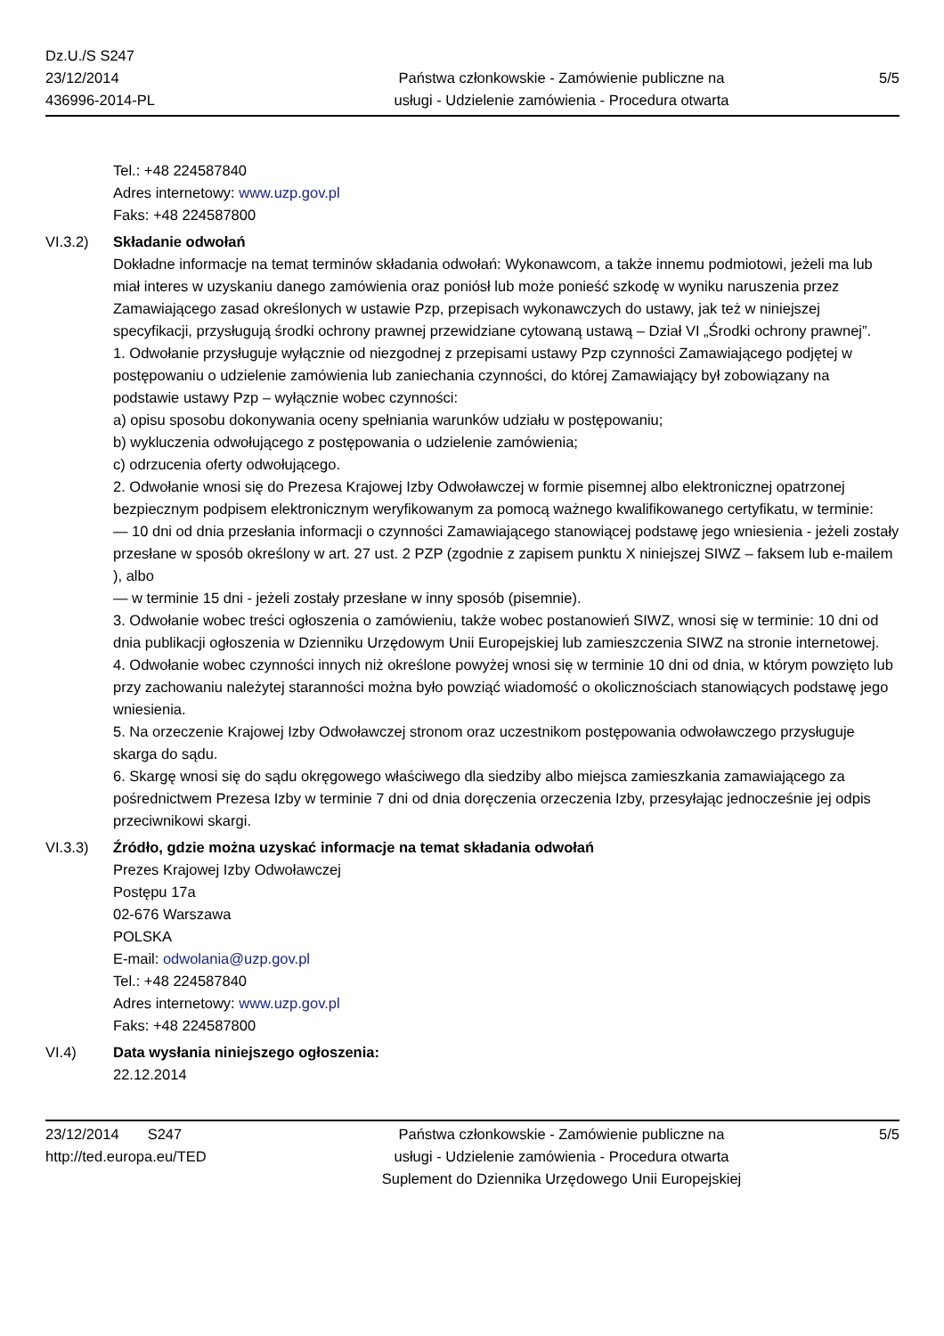Dz.U./S S247
23/12/2014
436996-2014-PL
Państwa członkowskie - Zamówienie publiczne na
usługi - Udzielenie zamówienia - Procedura otwarta
5/5
Tel.: +48 224587840
Adres internetowy: www.uzp.gov.pl
Faks: +48 224587800
VI.3.2) Składanie odwołań
Dokładne informacje na temat terminów składania odwołań: Wykonawcom, a także innemu podmiotowi, jeżeli ma lub miał interes w uzyskaniu danego zamówienia oraz poniósł lub może ponieść szkodę w wyniku naruszenia przez Zamawiającego zasad określonych w ustawie Pzp, przepisach wykonawczych do ustawy, jak też w niniejszej specyfikacji, przysługują środki ochrony prawnej przewidziane cytowaną ustawą – Dział VI „Środki ochrony prawnej”.
1. Odwołanie przysługuje wyłącznie od niezgodnej z przepisami ustawy Pzp czynności Zamawiającego podjętej w postępowaniu o udzielenie zamówienia lub zaniechania czynności, do której Zamawiający był zobowiązany na podstawie ustawy Pzp – wyłącznie wobec czynności:
a) opisu sposobu dokonywania oceny spełniania warunków udziału w postępowaniu;
b) wykluczenia odwołującego z postępowania o udzielenie zamówienia;
c) odrzucenia oferty odwołującego.
2. Odwołanie wnosi się do Prezesa Krajowej Izby Odwoławczej w formie pisemnej albo elektronicznej opatrzonej bezpiecznym podpisem elektronicznym weryfikowanym za pomocą ważnego kwalifikowanego certyfikatu, w terminie:
— 10 dni od dnia przesłania informacji o czynności Zamawiającego stanowiącej podstawę jego wniesienia - jeżeli zostały przesłane w sposób określony w art. 27 ust. 2 PZP (zgodnie z zapisem punktu X niniejszej SIWZ – faksem lub e-mailem ), albo
— w terminie 15 dni - jeżeli zostały przesłane w inny sposób (pisemnie).
3. Odwołanie wobec treści ogłoszenia o zamówieniu, także wobec postanowień SIWZ, wnosi się w terminie: 10 dni od dnia publikacji ogłoszenia w Dzienniku Urzędowym Unii Europejskiej lub zamieszczenia SIWZ na stronie internetowej.
4. Odwołanie wobec czynności innych niż określone powyżej wnosi się w terminie 10 dni od dnia, w którym powzięto lub przy zachowaniu należytej staranności można było powziąć wiadomość o okolicznościach stanowiących podstawę jego wniesienia.
5. Na orzeczenie Krajowej Izby Odwoławczej stronom oraz uczestnikom postępowania odwoławczego przysługuje skarga do sądu.
6. Skargę wnosi się do sądu okręgowego właściwego dla siedziby albo miejsca zamieszkania zamawiającego za pośrednictwem Prezesa Izby w terminie 7 dni od dnia doręczenia orzeczenia Izby, przesyłając jednocześnie jej odpis przeciwnikowi skargi.
VI.3.3) Źródło, gdzie można uzyskać informacje na temat składania odwołań
Prezes Krajowej Izby Odwoławczej
Postępu 17a
02-676 Warszawa
POLSKA
E-mail: odwolania@uzp.gov.pl
Tel.: +48 224587840
Adres internetowy: www.uzp.gov.pl
Faks: +48 224587800
VI.4) Data wysłania niniejszego ogłoszenia:
22.12.2014
23/12/2014 S247
http://ted.europa.eu/TED
Państwa członkowskie - Zamówienie publiczne na
usługi - Udzielenie zamówienia - Procedura otwarta
Suplement do Dziennika Urzędowego Unii Europejskiej
5/5